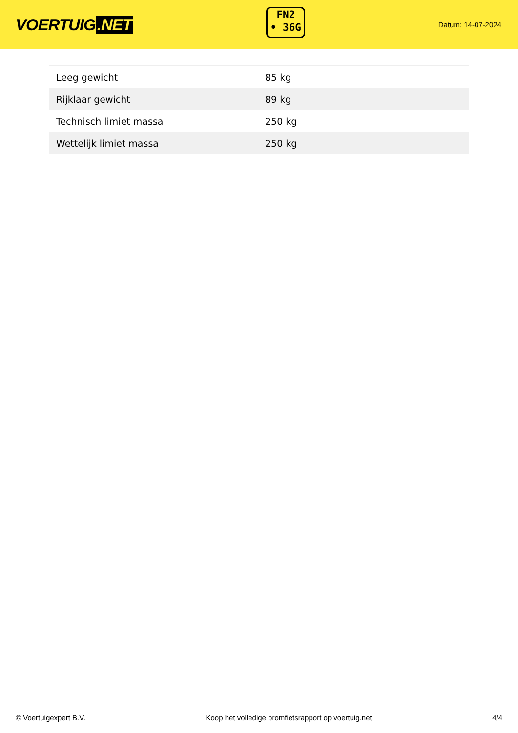VOERTUIG.NET
FN2
• 36G
Datum: 14-07-2024
| Leeg gewicht | 85 kg |
| Rijklaar gewicht | 89 kg |
| Technisch limiet massa | 250 kg |
| Wettelijk limiet massa | 250 kg |
© Voertuigexpert B.V. Koop het volledige bromfietsrapport op voertuig.net 4/4